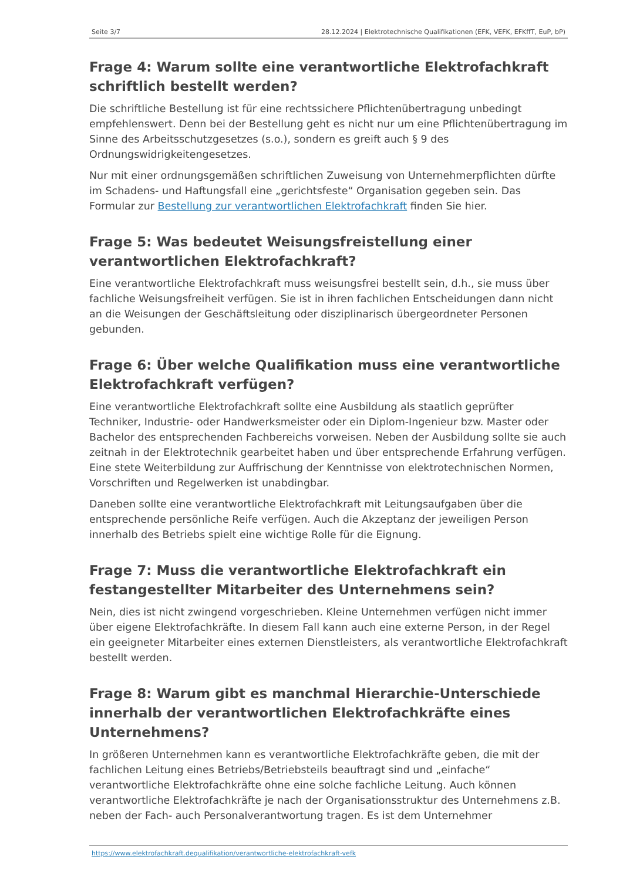Seite 3/7 28.12.2024 | Elektrotechnische Qualifikationen (EFK, VEFK, EFKffT, EuP, bP)
Frage 4: Warum sollte eine verantwortliche Elektrofachkraft schriftlich bestellt werden?
Die schriftliche Bestellung ist für eine rechtssichere Pflichtenübertragung unbedingt empfehlenswert. Denn bei der Bestellung geht es nicht nur um eine Pflichtenübertragung im Sinne des Arbeitsschutzgesetzes (s.o.), sondern es greift auch § 9 des Ordnungswidrigkeitengesetzes.
Nur mit einer ordnungsgemäßen schriftlichen Zuweisung von Unternehmerpflichten dürfte im Schadens- und Haftungsfall eine „gerichtsfeste“ Organisation gegeben sein. Das Formular zur Bestellung zur verantwortlichen Elektrofachkraft finden Sie hier.
Frage 5: Was bedeutet Weisungsfreistellung einer verantwortlichen Elektrofachkraft?
Eine verantwortliche Elektrofachkraft muss weisungsfrei bestellt sein, d.h., sie muss über fachliche Weisungsfreiheit verfügen. Sie ist in ihren fachlichen Entscheidungen dann nicht an die Weisungen der Geschäftsleitung oder disziplinarisch übergeordneter Personen gebunden.
Frage 6: Über welche Qualifikation muss eine verantwortliche Elektrofachkraft verfügen?
Eine verantwortliche Elektrofachkraft sollte eine Ausbildung als staatlich geprüfter Techniker, Industrie- oder Handwerksmeister oder ein Diplom-Ingenieur bzw. Master oder Bachelor des entsprechenden Fachbereichs vorweisen. Neben der Ausbildung sollte sie auch zeitnah in der Elektrotechnik gearbeitet haben und über entsprechende Erfahrung verfügen. Eine stete Weiterbildung zur Auffrischung der Kenntnisse von elektrotechnischen Normen, Vorschriften und Regelwerken ist unabdingbar.
Daneben sollte eine verantwortliche Elektrofachkraft mit Leitungsaufgaben über die entsprechende persönliche Reife verfügen. Auch die Akzeptanz der jeweiligen Person innerhalb des Betriebs spielt eine wichtige Rolle für die Eignung.
Frage 7: Muss die verantwortliche Elektrofachkraft ein festangestellter Mitarbeiter des Unternehmens sein?
Nein, dies ist nicht zwingend vorgeschrieben. Kleine Unternehmen verfügen nicht immer über eigene Elektrofachkräfte. In diesem Fall kann auch eine externe Person, in der Regel ein geeigneter Mitarbeiter eines externen Dienstleisters, als verantwortliche Elektrofachkraft bestellt werden.
Frage 8: Warum gibt es manchmal Hierarchie-Unterschiede innerhalb der verantwortlichen Elektrofachkräfte eines Unternehmens?
In größeren Unternehmen kann es verantwortliche Elektrofachkräfte geben, die mit der fachlichen Leitung eines Betriebs/Betriebsteils beauftragt sind und „einfache“ verantwortliche Elektrofachkräfte ohne eine solche fachliche Leitung. Auch können verantwortliche Elektrofachkräfte je nach der Organisationsstruktur des Unternehmens z.B. neben der Fach- auch Personalverantwortung tragen. Es ist dem Unternehmer
https://www.elektrofachkraft.dequalifikation/verantwortliche-elektrofachkraft-vefk